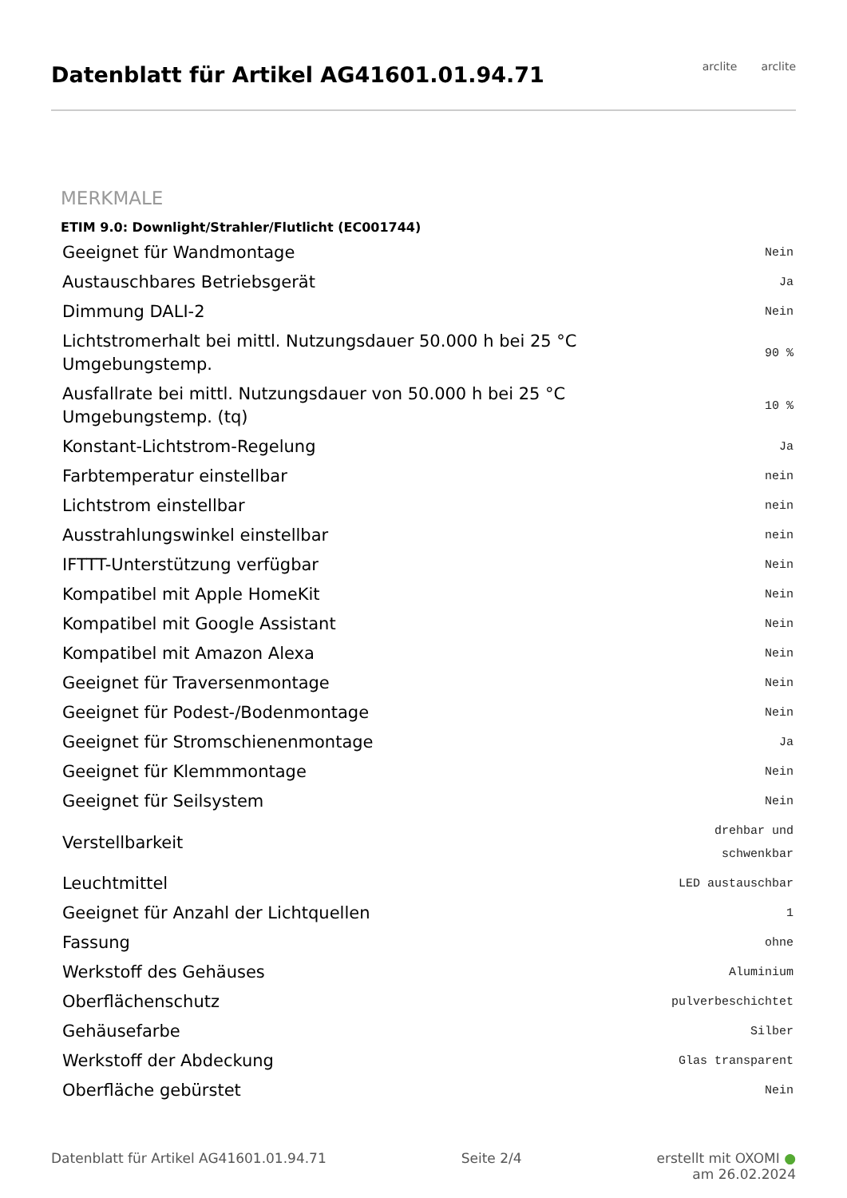Datenblatt für Artikel AG41601.01.94.71
arclite arclite
MERKMALE
ETIM 9.0: Downlight/Strahler/Flutlicht (EC001744)
| Geeignet für Wandmontage | Nein |
| Austauschbares Betriebsgerät | Ja |
| Dimmung DALI-2 | Nein |
| Lichtstromerhalt bei mittl. Nutzungsdauer 50.000 h bei 25 °C Umgebungstemp. | 90 % |
| Ausfallrate bei mittl. Nutzungsdauer von 50.000 h bei 25 °C Umgebungstemp. (tq) | 10 % |
| Konstant-Lichtstrom-Regelung | Ja |
| Farbtemperatur einstellbar | nein |
| Lichtstrom einstellbar | nein |
| Ausstrahlungswinkel einstellbar | nein |
| IFTTT-Unterstützung verfügbar | Nein |
| Kompatibel mit Apple HomeKit | Nein |
| Kompatibel mit Google Assistant | Nein |
| Kompatibel mit Amazon Alexa | Nein |
| Geeignet für Traversenmontage | Nein |
| Geeignet für Podest-/Bodenmontage | Nein |
| Geeignet für Stromschienenmontage | Ja |
| Geeignet für Klemmmontage | Nein |
| Geeignet für Seilsystem | Nein |
| Verstellbarkeit | drehbar und schwenkbar |
| Leuchtmittel | LED austauschbar |
| Geeignet für Anzahl der Lichtquellen | 1 |
| Fassung | ohne |
| Werkstoff des Gehäuses | Aluminium |
| Oberflächenschutz | pulverbeschichtet |
| Gehäusefarbe | Silber |
| Werkstoff der Abdeckung | Glas transparent |
| Oberfläche gebürstet | Nein |
Datenblatt für Artikel AG41601.01.94.71 Seite 2/4 erstellt mit OXOMI ●
am 26.02.2024